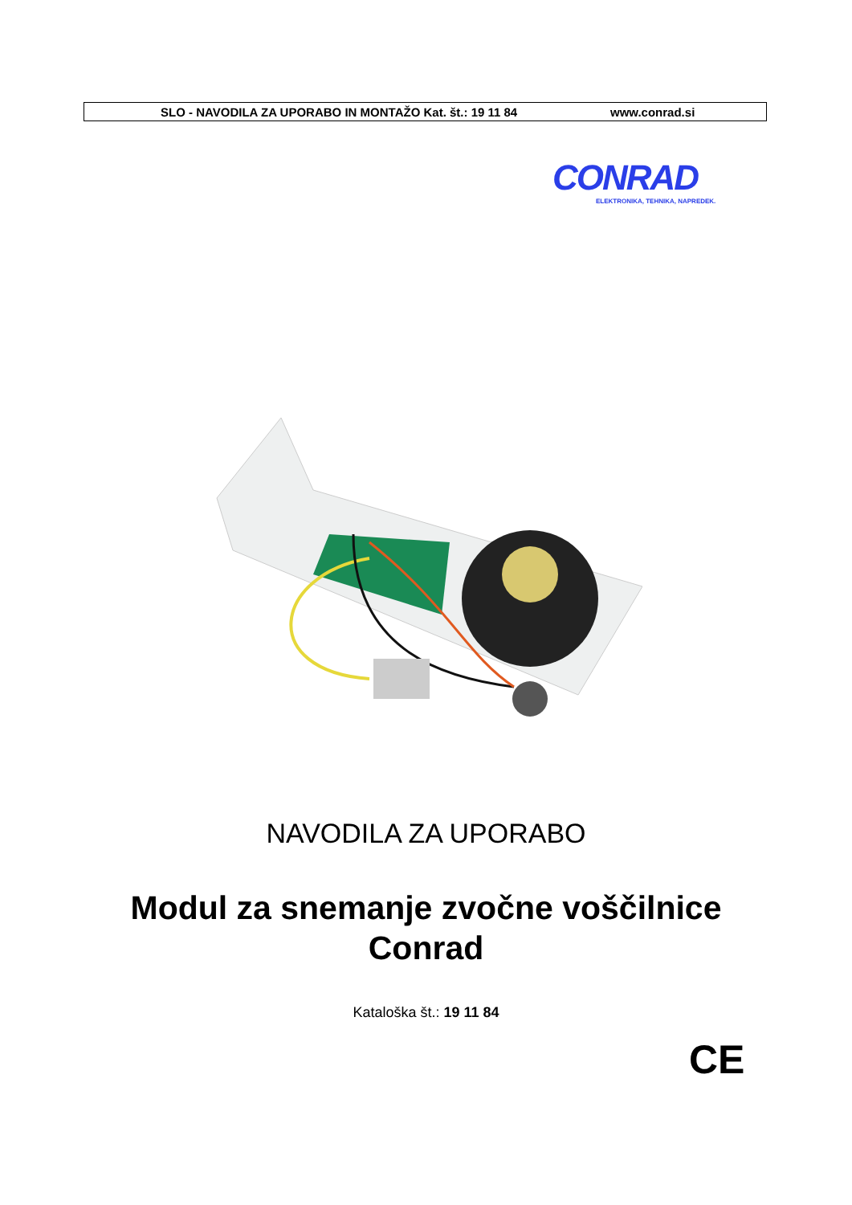SLO - NAVODILA ZA UPORABO IN MONTAŽO Kat. št.: 19 11 84 www.conrad.si
CONRAD
ELEKTRONIKA, TEHNIKA, NAPREDEK.
NAVODILA ZA UPORABO
Modul za snemanje zvočne voščilnice
Conrad
Kataloška št.: 19 11 84
CE